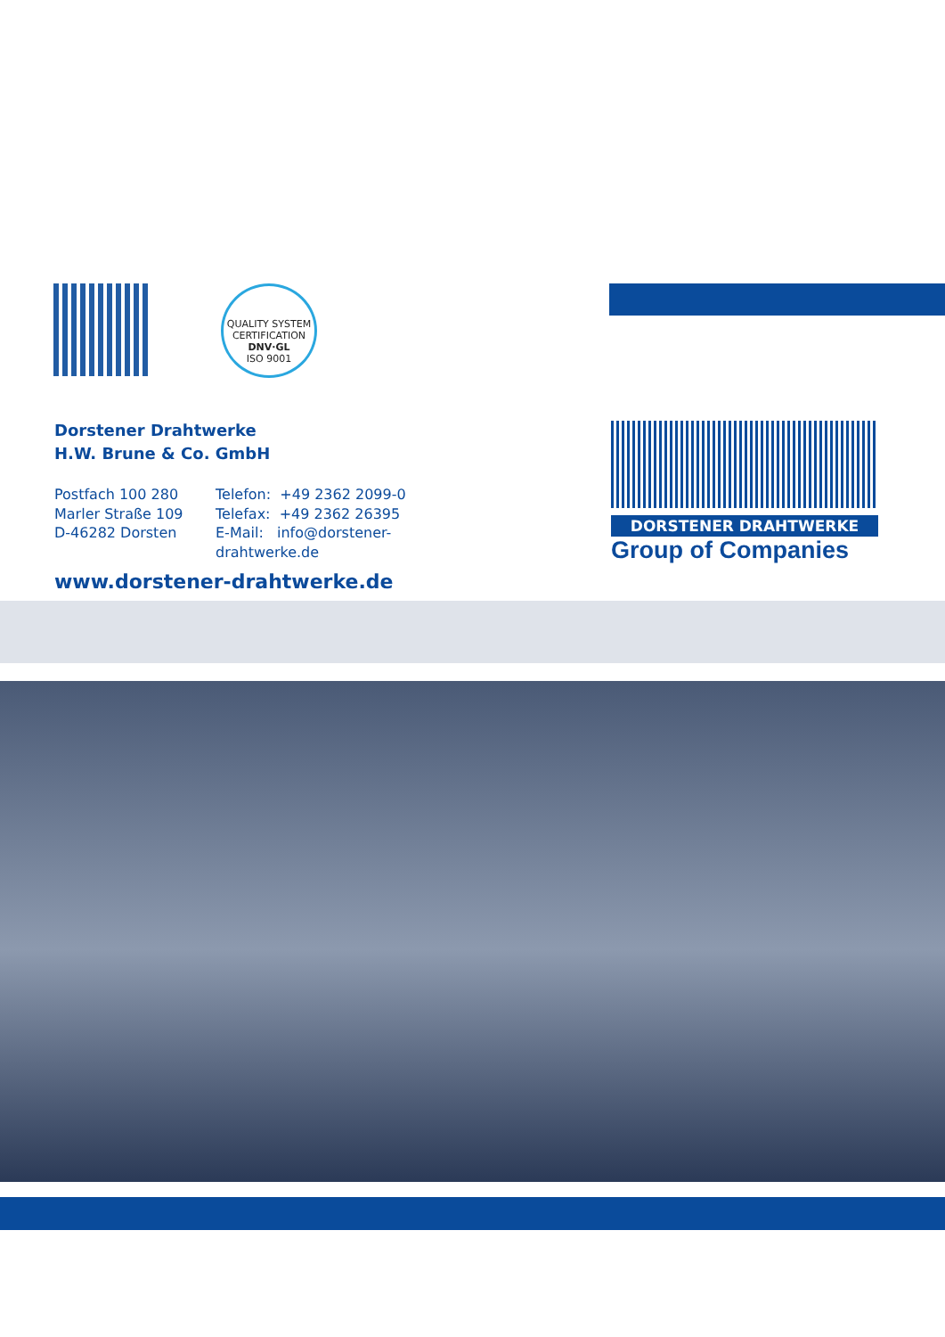QUALITY SYSTEM CERTIFICATION
DNV·GL
ISO 9001
Dorstener Drahtwerke
H.W. Brune & Co. GmbH
Postfach 100 280
Marler Straße 109
D-46282 Dorsten
Telefon: +49 2362 2099-0
Telefax: +49 2362 26395
E-Mail: info@dorstener-drahtwerke.de
www.dorstener-drahtwerke.de
DORSTENER DRAHTWERKE
Group of Companies